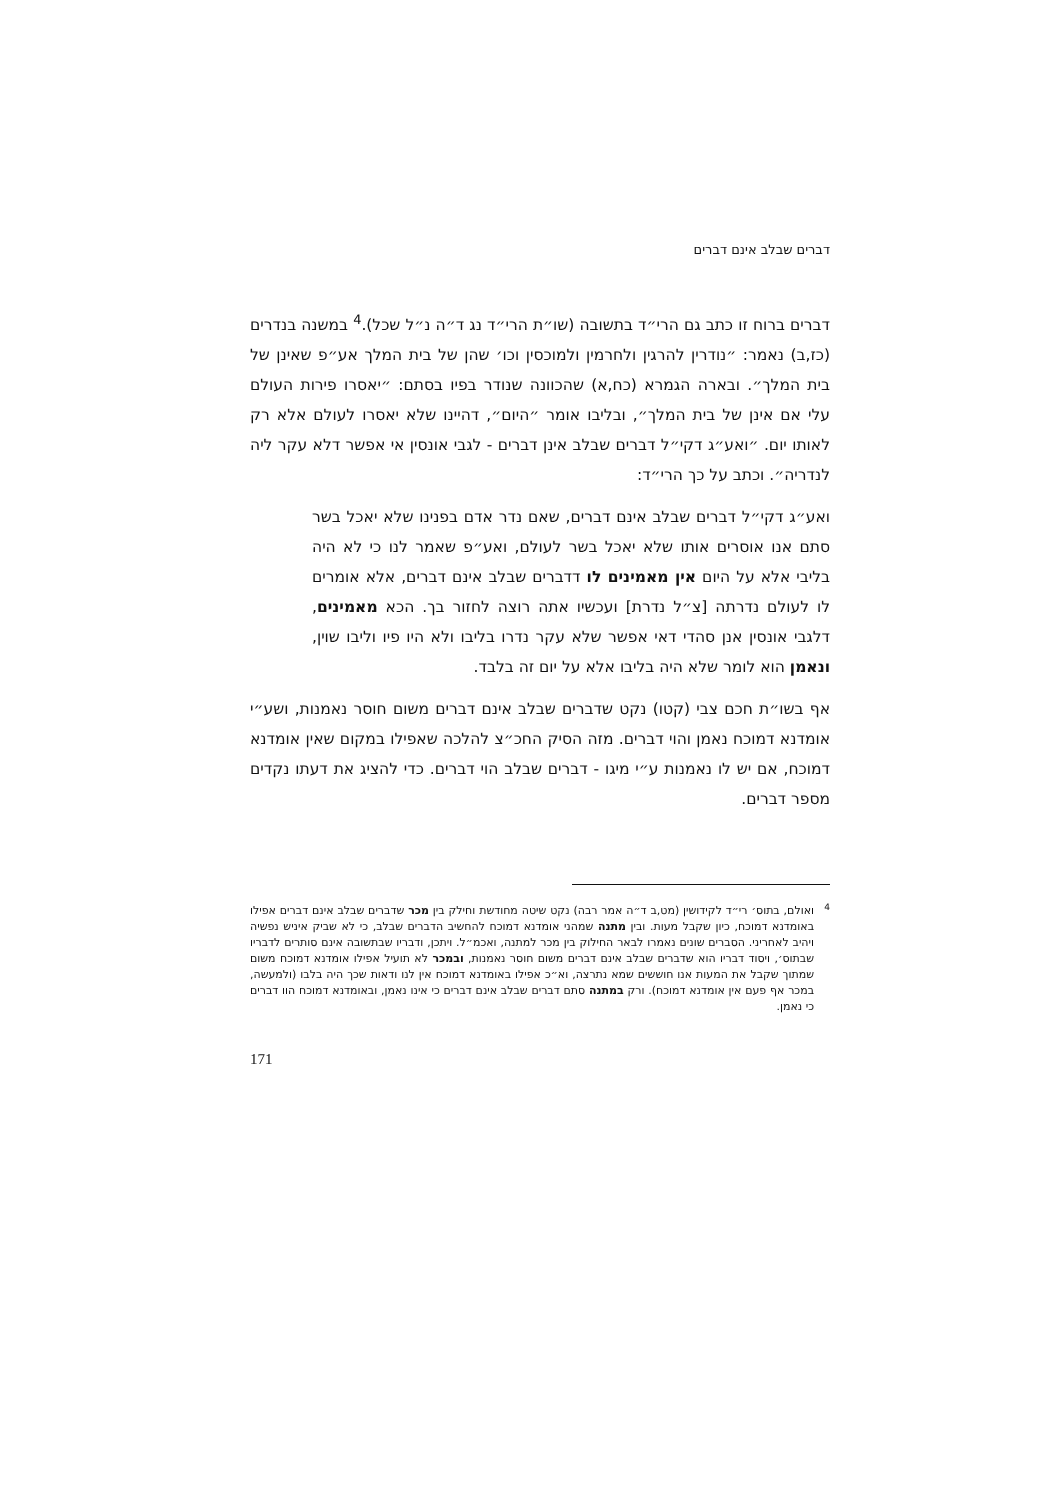דברים שבלב אינם דברים
דברים ברוח זו כתב גם הרי״ד בתשובה (שו״ת הרי״ד נג ד״ה נ״ל שכל).<sup>4</sup> במשנה בנדרים (כז,ב) נאמר: ״נודרין להרגין ולחרמין ולמוכסין וכו׳ שהן של בית המלך אע״פ שאינן של בית המלך״. ובארה הגמרא (כח,א) שהכוונה שנודר בפיו בסתם: ״יאסרו פירות העולם עלי אם אינן של בית המלך״, ובליבו אומר ״היום״, דהיינו שלא יאסרו לעולם אלא רק לאותו יום. ״ואע״ג דקי״ל דברים שבלב אינן דברים - לגבי אונסין אי אפשר דלא עקר ליה לנדריה״. וכתב על כך הרי״ד:
ואע״ג דקי״ל דברים שבלב אינם דברים, שאם נדר אדם בפנינו שלא יאכל בשר סתם אנו אוסרים אותו שלא יאכל בשר לעולם, ואע״פ שאמר לנו כי לא היה בליבי אלא על היום אין מאמינים לו דדברים שבלב אינם דברים, אלא אומרים לו לעולם נדרתה [צ״ל נדרת] ועכשיו אתה רוצה לחזור בך. הכא מאמינים, דלגבי אונסין אנן סהדי דאי אפשר שלא עקר נדרו בליבו ולא היו פיו וליבו שוין, ונאמן הוא לומר שלא היה בליבו אלא על יום זה בלבד.
אף בשו״ת חכם צבי (קטו) נקט שדברים שבלב אינם דברים משום חוסר נאמנות, ושע״י אומדנא דמוכח נאמן והוי דברים. מזה הסיק החכ״צ להלכה שאפילו במקום שאין אומדנא דמוכח, אם יש לו נאמנות ע״י מיגו - דברים שבלב הוי דברים. כדי להציג את דעתו נקדים מספר דברים.
4 ואולם, בתוס׳ רי״ד לקידושין (מט,ב ד״ה אמר רבה) נקט שיטה מחודשת וחילק בין מכר שדברים שבלב אינם דברים אפילו באומדנא דמוכח, כיון שקבל מעות. ובין מתנה שמהני אומדנא דמוכח להחשיב הדברים שבלב, כי לא שביק איניש נפשיה ויהיב לאחריני. הסברים שונים נאמרו לבאר החילוק בין מכר למתנה, ואכמ״ל. ויתכן, ודבריו שבתשובה אינם סותרים לדבריו שבתוס׳, ויסוד דבריו הוא שדברים שבלב אינם דברים משום חוסר נאמנות, ובמכר לא תועיל אפילו אומדנא דמוכח משום שמתוך שקבל את המעות אנו חוששים שמא נתרצה, וא״כ אפילו באומדנא דמוכח אין לנו ודאות שכך היה בלבו (ולמעשה, במכר אף פעם אין אומדנא דמוכח). ורק במתנה סתם דברים שבלב אינם דברים כי אינו נאמן, ובאומדנא דמוכח הוו דברים כי נאמן.
171